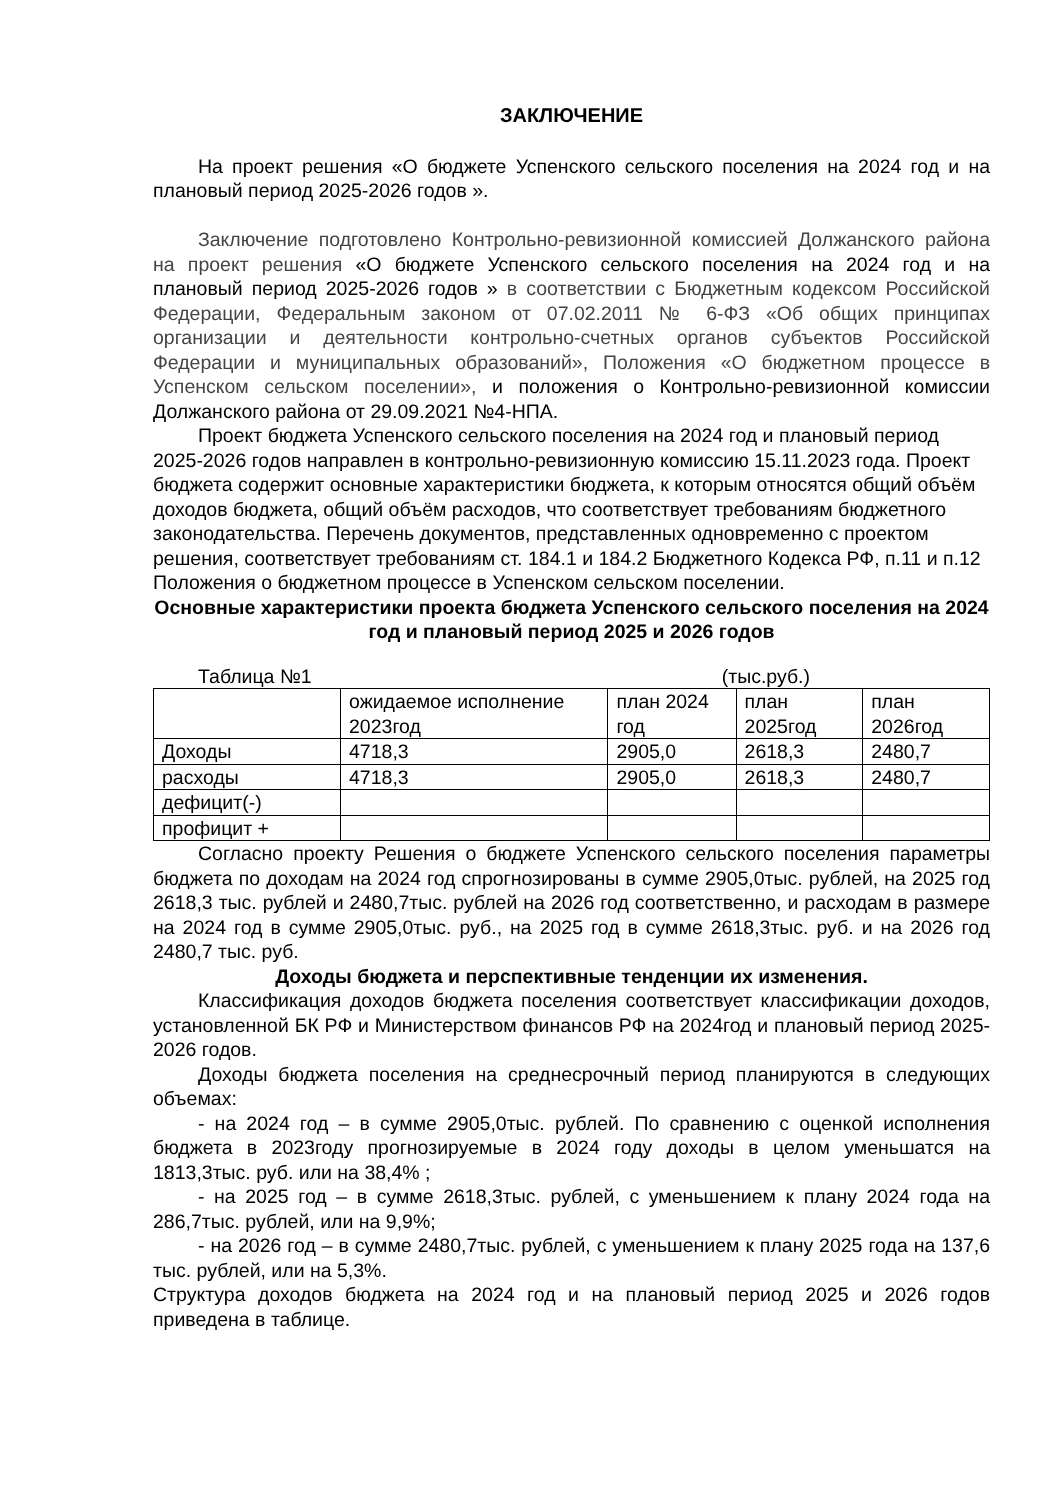ЗАКЛЮЧЕНИЕ
На проект решения «О бюджете Успенского сельского поселения на 2024 год и на плановый период 2025-2026 годов ».
Заключение подготовлено Контрольно-ревизионной комиссией Должанского района на проект решения «О бюджете Успенского сельского поселения на 2024 год и на плановый период 2025-2026 годов » в соответствии с Бюджетным кодексом Российской Федерации, Федеральным законом от 07.02.2011 № 6-ФЗ «Об общих принципах организации и деятельности контрольно-счетных органов субъектов Российской Федерации и муниципальных образований», Положения «О бюджетном процессе в Успенском сельском поселении», и положения о Контрольно-ревизионной комиссии Должанского района от 29.09.2021 №4-НПА.
Проект бюджета Успенского сельского поселения на 2024 год и плановый период 2025-2026 годов направлен в контрольно-ревизионную комиссию 15.11.2023 года. Проект бюджета содержит основные характеристики бюджета, к которым относятся общий объём доходов бюджета, общий объём расходов, что соответствует требованиям бюджетного законодательства. Перечень документов, представленных одновременно с проектом решения, соответствует требованиям ст. 184.1 и 184.2 Бюджетного Кодекса РФ, п.11 и п.12 Положения о бюджетном процессе в Успенском сельском поселении.
Основные характеристики проекта бюджета Успенского сельского поселения на 2024 год и плановый период 2025 и 2026 годов
Таблица №1 (тыс.руб.)
| | ожидаемое исполнение 2023год | план 2024 год | план 2025год | план 2026год |
| Доходы | 4718,3 | 2905,0 | 2618,3 | 2480,7 |
| расходы | 4718,3 | 2905,0 | 2618,3 | 2480,7 |
| дефицит(-) | | | | |
| профицит + | | | | |
Согласно проекту Решения о бюджете Успенского сельского поселения параметры бюджета по доходам на 2024 год спрогнозированы в сумме 2905,0тыс. рублей, на 2025 год 2618,3 тыс. рублей и 2480,7тыс. рублей на 2026 год соответственно, и расходам в размере на 2024 год в сумме 2905,0тыс. руб., на 2025 год в сумме 2618,3тыс. руб. и на 2026 год 2480,7 тыс. руб.
Доходы бюджета и перспективные тенденции их изменения.
Классификация доходов бюджета поселения соответствует классификации доходов, установленной БК РФ и Министерством финансов РФ на 2024год и плановый период 2025-2026 годов.
Доходы бюджета поселения на среднесрочный период планируются в следующих объемах:
- на 2024 год – в сумме 2905,0тыс. рублей. По сравнению с оценкой исполнения бюджета в 2023году прогнозируемые в 2024 году доходы в целом уменьшатся на 1813,3тыс. руб. или на 38,4% ;
- на 2025 год – в сумме 2618,3тыс. рублей, с уменьшением к плану 2024 года на 286,7тыс. рублей, или на 9,9%;
- на 2026 год – в сумме 2480,7тыс. рублей, с уменьшением к плану 2025 года на 137,6 тыс. рублей, или на 5,3%.
Структура доходов бюджета на 2024 год и на плановый период 2025 и 2026 годов приведена в таблице.